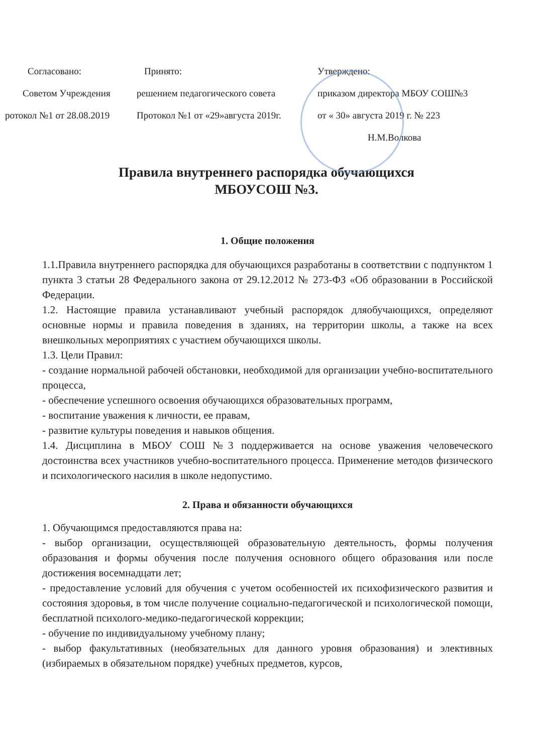Согласовано:
Советом Учреждения
ротокол №1 от 28.08.2019
Принято:
решением педагогического совета
Протокол №1 от «29»августа 2019г.
Утверждено:
приказом директора МБОУ СОШ№3
от « 30» августа 2019 г. № 223
Н.М.Волкова
Правила внутреннего распорядка обучающихся
МБОУСОШ №3.
1. Общие положения
1.1.Правила внутреннего распорядка для обучающихся разработаны в соответствии с подпунктом 1 пункта 3 статьи 28 Федерального закона от 29.12.2012 № 273-ФЗ «Об образовании в Российской Федерации.
1.2. Настоящие правила устанавливают учебный распорядок дляобучающихся, определяют основные нормы и правила поведения в зданиях, на территории школы, а также на всех внешкольных мероприятиях с участием обучающихся школы.
1.3. Цели Правил:
- создание нормальной рабочей обстановки, необходимой для организации учебно-воспитательного процесса,
- обеспечение успешного освоения обучающихся образовательных программ,
- воспитание уважения к личности, ее правам,
- развитие культуры поведения и навыков общения.
1.4. Дисциплина в МБОУ СОШ №3 поддерживается на основе уважения человеческого достоинства всех участников учебно-воспитательного процесса. Применение методов физического и психологического насилия в школе недопустимо.
2. Права и обязанности обучающихся
1. Обучающимся предоставляются права на:
- выбор организации, осуществляющей образовательную деятельность, формы получения образования и формы обучения после получения основного общего образования или после достижения восемнадцати лет;
- предоставление условий для обучения с учетом особенностей их психофизического развития и состояния здоровья, в том числе получение социально-педагогической и психологической помощи, бесплатной психолого-медико-педагогической коррекции;
- обучение по индивидуальному учебному плану;
- выбор факультативных (необязательных для данного уровня образования) и элективных (избираемых в обязательном порядке) учебных предметов, курсов,